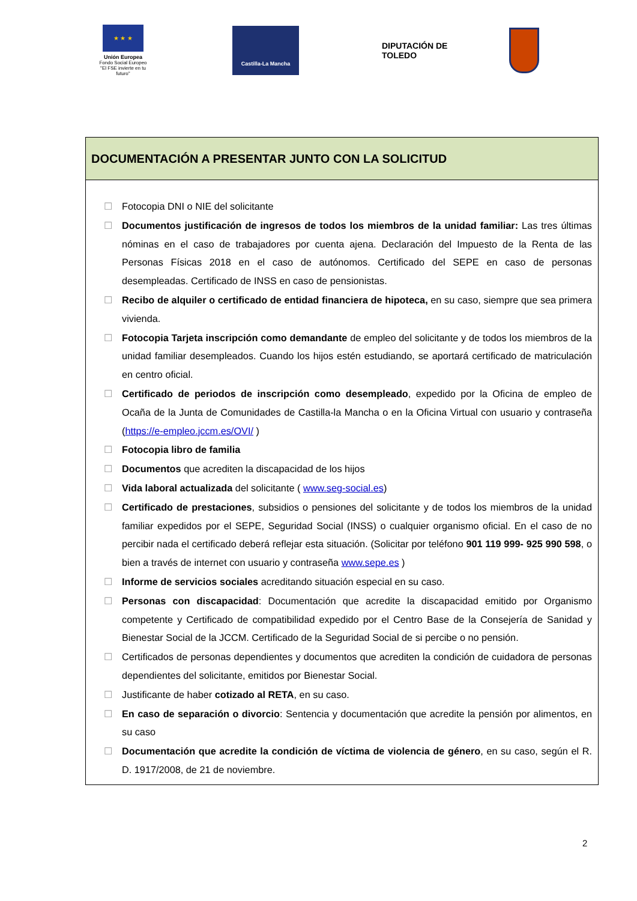★ ★ ★
Unión Europea
Fondo Social Europeo
"El FSE invierte en tu futuro"
Castilla-La Mancha
DIPUTACIÓN DE TOLEDO
DOCUMENTACIÓN A PRESENTAR JUNTO CON LA SOLICITUD
☐ Fotocopia DNI o NIE del solicitante
☐ Documentos justificación de ingresos de todos los miembros de la unidad familiar: Las tres últimas nóminas en el caso de trabajadores por cuenta ajena. Declaración del Impuesto de la Renta de las Personas Físicas 2018 en el caso de autónomos. Certificado del SEPE en caso de personas desempleadas. Certificado de INSS en caso de pensionistas.
☐ Recibo de alquiler o certificado de entidad financiera de hipoteca, en su caso, siempre que sea primera vivienda.
☐ Fotocopia Tarjeta inscripción como demandante de empleo del solicitante y de todos los miembros de la unidad familiar desempleados. Cuando los hijos estén estudiando, se aportará certificado de matriculación en centro oficial.
☐ Certificado de periodos de inscripción como desempleado, expedido por la Oficina de empleo de Ocaña de la Junta de Comunidades de Castilla-la Mancha o en la Oficina Virtual con usuario y contraseña (https://e-empleo.jccm.es/OVI/ )
☐ Fotocopia libro de familia
☐ Documentos que acrediten la discapacidad de los hijos
☐ Vida laboral actualizada del solicitante ( www.seg-social.es)
☐ Certificado de prestaciones, subsidios o pensiones del solicitante y de todos los miembros de la unidad familiar expedidos por el SEPE, Seguridad Social (INSS) o cualquier organismo oficial. En el caso de no percibir nada el certificado deberá reflejar esta situación. (Solicitar por teléfono 901 119 999- 925 990 598, o bien a través de internet con usuario y contraseña www.sepe.es )
☐ Informe de servicios sociales acreditando situación especial en su caso.
☐ Personas con discapacidad: Documentación que acredite la discapacidad emitido por Organismo competente y Certificado de compatibilidad expedido por el Centro Base de la Consejería de Sanidad y Bienestar Social de la JCCM. Certificado de la Seguridad Social de si percibe o no pensión.
☐ Certificados de personas dependientes y documentos que acrediten la condición de cuidadora de personas dependientes del solicitante, emitidos por Bienestar Social.
☐ Justificante de haber cotizado al RETA, en su caso.
☐ En caso de separación o divorcio: Sentencia y documentación que acredite la pensión por alimentos, en su caso
☐ Documentación que acredite la condición de víctima de violencia de género, en su caso, según el R. D. 1917/2008, de 21 de noviembre.
2